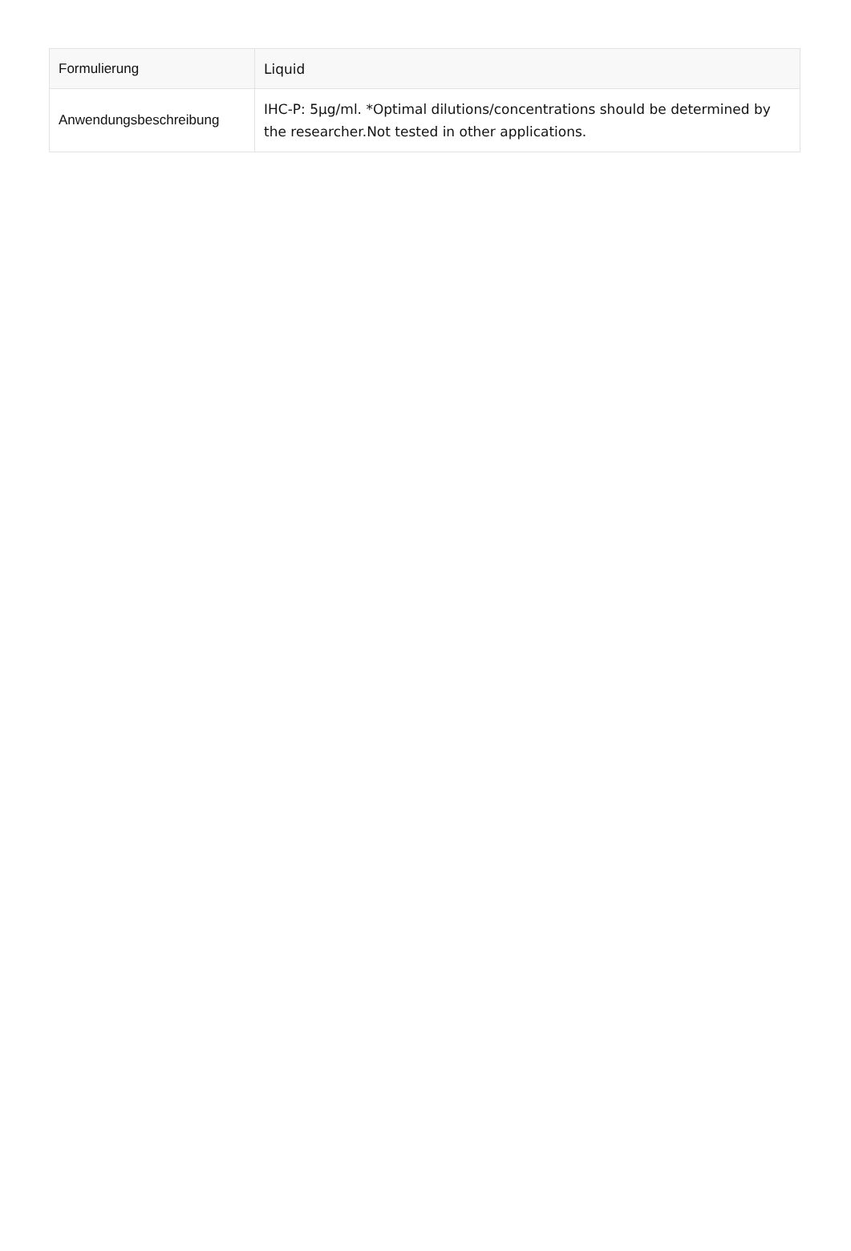| Formulierung | Liquid |
| Anwendungsbeschreibung | IHC-P: 5µg/ml. *Optimal dilutions/concentrations should be determined by the researcher.Not tested in other applications. |